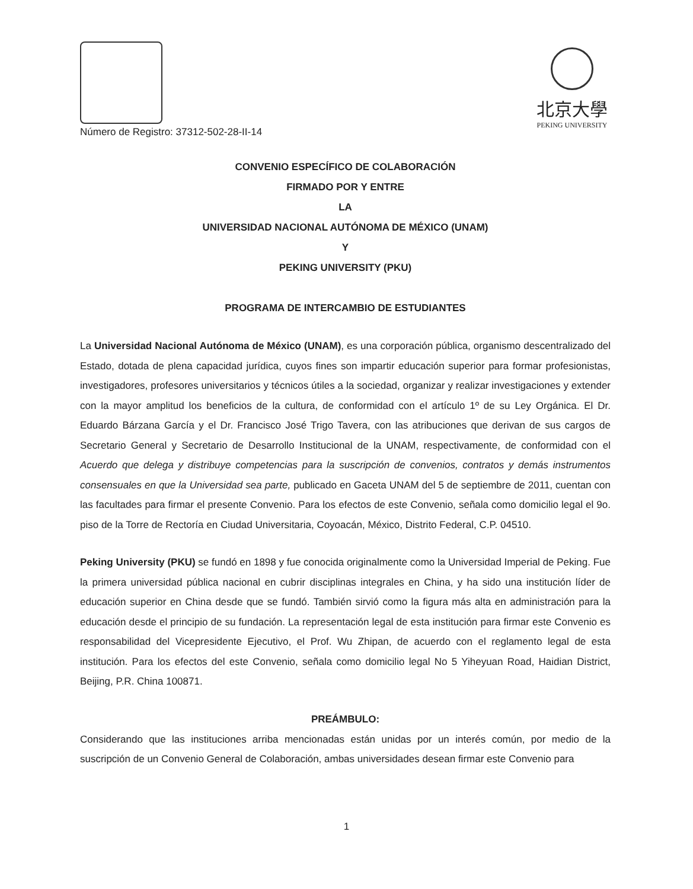北京大學
PEKING UNIVERSITY
Número de Registro: 37312-502-28-II-14
CONVENIO ESPECÍFICO DE COLABORACIÓN
FIRMADO POR Y ENTRE
LA
UNIVERSIDAD NACIONAL AUTÓNOMA DE MÉXICO (UNAM)
Y
PEKING UNIVERSITY (PKU)
PROGRAMA DE INTERCAMBIO DE ESTUDIANTES
La Universidad Nacional Autónoma de México (UNAM), es una corporación pública, organismo descentralizado del Estado, dotada de plena capacidad jurídica, cuyos fines son impartir educación superior para formar profesionistas, investigadores, profesores universitarios y técnicos útiles a la sociedad, organizar y realizar investigaciones y extender con la mayor amplitud los beneficios de la cultura, de conformidad con el artículo 1º de su Ley Orgánica. El Dr. Eduardo Bárzana García y el Dr. Francisco José Trigo Tavera, con las atribuciones que derivan de sus cargos de Secretario General y Secretario de Desarrollo Institucional de la UNAM, respectivamente, de conformidad con el Acuerdo que delega y distribuye competencias para la suscripción de convenios, contratos y demás instrumentos consensuales en que la Universidad sea parte, publicado en Gaceta UNAM del 5 de septiembre de 2011, cuentan con las facultades para firmar el presente Convenio. Para los efectos de este Convenio, señala como domicilio legal el 9o. piso de la Torre de Rectoría en Ciudad Universitaria, Coyoacán, México, Distrito Federal, C.P. 04510.
Peking University (PKU) se fundó en 1898 y fue conocida originalmente como la Universidad Imperial de Peking. Fue la primera universidad pública nacional en cubrir disciplinas integrales en China, y ha sido una institución líder de educación superior en China desde que se fundó. También sirvió como la figura más alta en administración para la educación desde el principio de su fundación. La representación legal de esta institución para firmar este Convenio es responsabilidad del Vicepresidente Ejecutivo, el Prof. Wu Zhipan, de acuerdo con el reglamento legal de esta institución. Para los efectos del este Convenio, señala como domicilio legal No 5 Yiheyuan Road, Haidian District, Beijing, P.R. China 100871.
PREÁMBULO:
Considerando que las instituciones arriba mencionadas están unidas por un interés común, por medio de la suscripción de un Convenio General de Colaboración, ambas universidades desean firmar este Convenio para
1